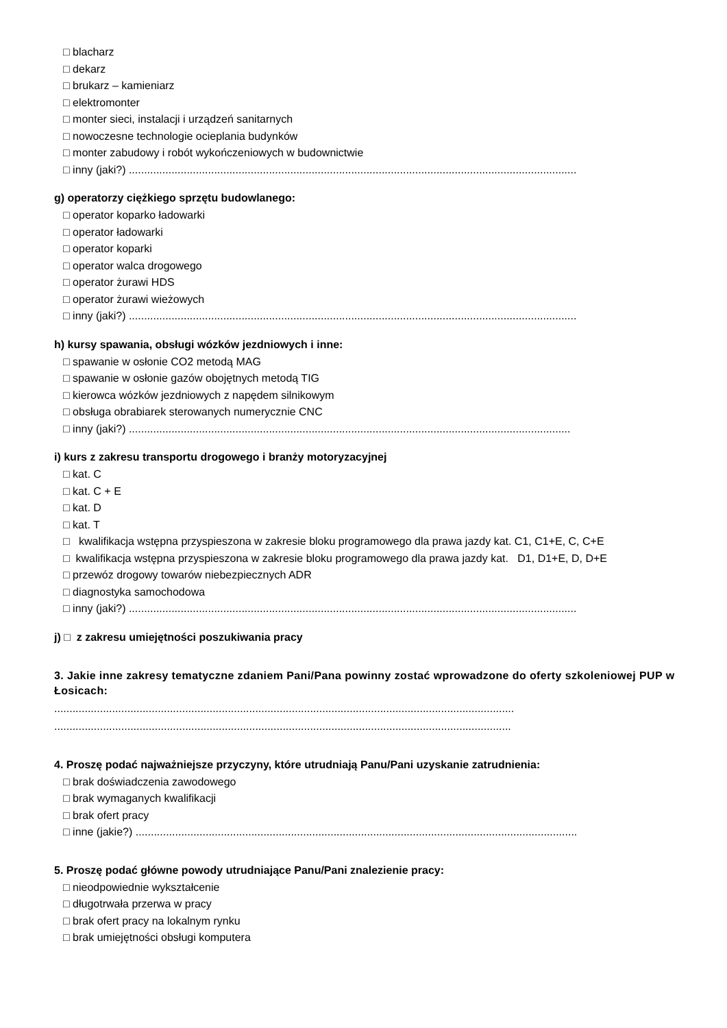□ blacharz
□ dekarz
□ brukarz – kamieniarz
□ elektromonter
□ monter sieci, instalacji i urządzeń sanitarnych
□ nowoczesne technologie ocieplania budynków
□ monter zabudowy i robót wykończeniowych w budownictwie
□ inny (jaki?) ...................................................................................................................................................
g) operatorzy ciężkiego sprzętu budowlanego:
□ operator koparko ładowarki
□ operator ładowarki
□ operator koparki
□ operator walca drogowego
□ operator żurawi HDS
□ operator żurawi wieżowych
□ inny (jaki?) ...................................................................................................................................................
h) kursy spawania, obsługi wózków jezdniowych i inne:
□ spawanie w osłonie CO2 metodą MAG
□ spawanie w osłonie gazów obojętnych metodą TIG
□ kierowca wózków jezdniowych z napędem silnikowym
□ obsługa obrabiarek sterowanych numerycznie CNC
□ inny (jaki?) .................................................................................................................................................
i) kurs z zakresu transportu drogowego i branży motoryzacyjnej
□ kat. C
□ kat. C + E
□ kat. D
□ kat. T
□ kwalifikacja wstępna przyspieszona w zakresie bloku programowego dla prawa jazdy kat. C1, C1+E, C, C+E
□ kwalifikacja wstępna przyspieszona w zakresie bloku programowego dla prawa jazdy kat. D1, D1+E, D, D+E
□ przewóz drogowy towarów niebezpiecznych ADR
□ diagnostyka samochodowa
□ inny (jaki?) ...................................................................................................................................................
j) □ z zakresu umiejętności poszukiwania pracy
3. Jakie inne zakresy tematyczne zdaniem Pani/Pana powinny zostać wprowadzone do oferty szkoleniowej PUP w Łosicach:
.......................................................................................................................................................
......................................................................................................................................................
4. Proszę podać najważniejsze przyczyny, które utrudniają Panu/Pani uzyskanie zatrudnienia:
□ brak doświadczenia zawodowego
□ brak wymaganych kwalifikacji
□ brak ofert pracy
□ inne (jakie?) .................................................................................................................................................
5. Proszę podać główne powody utrudniające Panu/Pani znalezienie pracy:
□ nieodpowiednie wykształcenie
□ długotrwała przerwa w pracy
□ brak ofert pracy na lokalnym rynku
□ brak umiejętności obsługi komputera